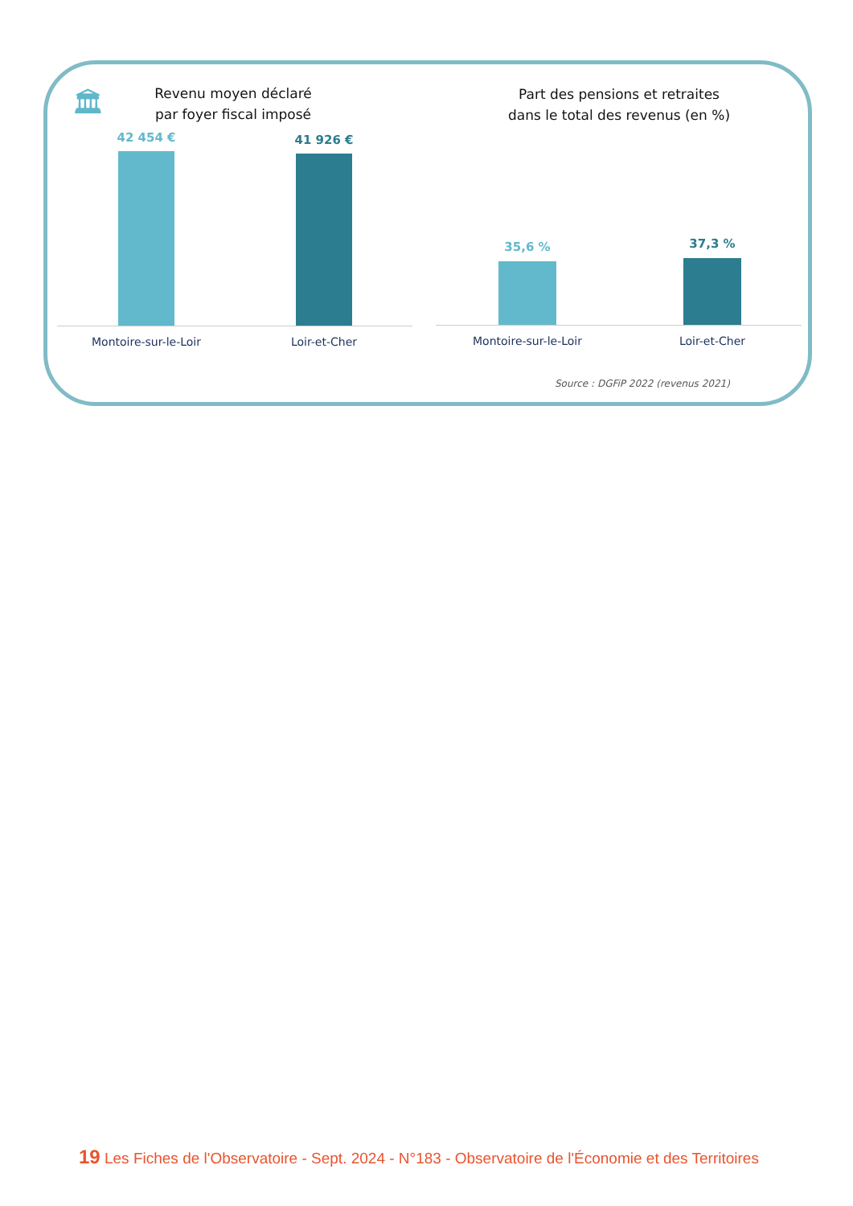🏛
Revenu moyen déclaré
par foyer fiscal imposé
Part des pensions et retraites
dans le total des revenus (en %)
42 454 € 41 926 €
Montoire-sur-le-Loir Loir-et-Cher
35,6 % 37,3 %
Montoire-sur-le-Loir Loir-et-Cher
Source : DGFiP 2022 (revenus 2021)
19 Les Fiches de l'Observatoire - Sept. 2024 - N°183 - Observatoire de l'Économie et des Territoires